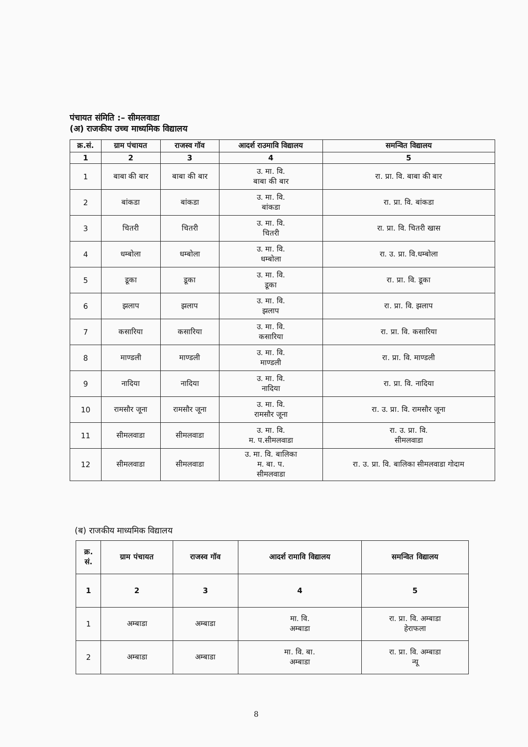पंचायत संमिति :– सीमलवाडा
(अ) राजकीय उच्च माध्यमिक विद्यालय
| क्र.सं. | ग्राम पंचायत | राजस्व गॉव | आदर्श राउमावि विद्यालय | समन्वित विद्यालय |
| --- | --- | --- | --- | --- |
| 1 | 2 | 3 | 4 | 5 |
| 1 | बाबा की बार | बाबा की बार | उ. मा. वि. बाबा की बार | रा. प्रा. वि. बाबा की बार |
| 2 | बांकडा | बांकडा | उ. मा. वि. बांकडा | रा. प्रा. वि. बांकडा |
| 3 | चितरी | चितरी | उ. मा. वि. चितरी | रा. प्रा. वि. चितरी खास |
| 4 | धम्बोला | धम्बोला | उ. मा. वि. धम्बोला | रा. उ. प्रा. वि.धम्बोला |
| 5 | डूका | डूका | उ. मा. वि. डूका | रा. प्रा. वि. डूका |
| 6 | झलाप | झलाप | उ. मा. वि. झलाप | रा. प्रा. वि. झलाप |
| 7 | कसारिया | कसारिया | उ. मा. वि. कसारिया | रा. प्रा. वि. कसारिया |
| 8 | माण्डली | माण्डली | उ. मा. वि. माण्डली | रा. प्रा. वि. माण्डली |
| 9 | नादिया | नादिया | उ. मा. वि. नादिया | रा. प्रा. वि. नादिया |
| 10 | रामसौर जूना | रामसौर जूना | उ. मा. वि. रामसौर जूना | रा. उ. प्रा. वि. रामसौर जूना |
| 11 | सीमलवाडा | सीमलवाडा | उ. मा. वि. म. प.सीमलवाडा | रा. उ. प्रा. वि. सीमलवाडा |
| 12 | सीमलवाडा | सीमलवाडा | उ. मा. वि. बालिका म. बा. प. सीमलवाडा | रा. उ. प्रा. वि. बालिका सीमलवाडा गोदाम |
(ब) राजकीय माध्यमिक विद्यालय
| क्र. सं. | ग्राम पंचायत | राजस्व गॉव | आदर्श रामावि विद्यालय | समन्वित विद्यालय |
| --- | --- | --- | --- | --- |
| 1 | 2 | 3 | 4 | 5 |
| 1 | अम्बाडा | अम्बाडा | मा. वि. अम्बाडा | रा. प्रा. वि. अम्बाडा हेराफला |
| 2 | अम्बाडा | अम्बाडा | मा. वि. बा. अम्बाडा | रा. प्रा. वि. अम्बाडा न्यू |
8